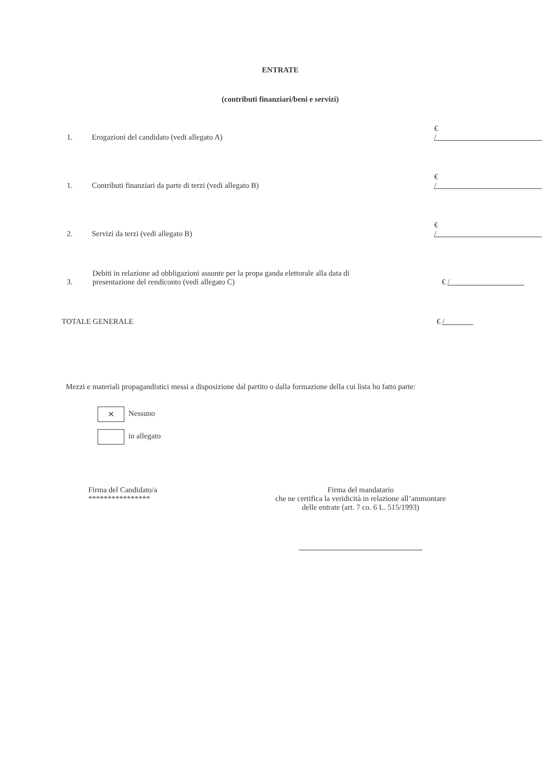ENTRATE
(contributi finanziari/beni e servizi)
1.
Erogazioni del candidato (vedi allegato A)
€ /
1.
Contributi finanziari da parte di terzi (vedi allegato B)
€ /
2.
Servizi da terzi (vedi allegato B)
€ /
3.
Debiti in relazione ad obbligazioni assunte per la propa ganda elettorale alla data di presentazione del rendiconto (vedi allegato C)
€ /
TOTALE GENERALE
€ /
Mezzi e materiali propagandistici messi a disposizione dal partito o dalla formazione della cui lista ho fatto parte:
✕ Nessuno
in allegato
Firma del Candidato/a
****************
Firma del mandatario
che ne certifica la veridicità in relazione all’ammontare
delle entrate (art. 7 co. 6 L. 515/1993)